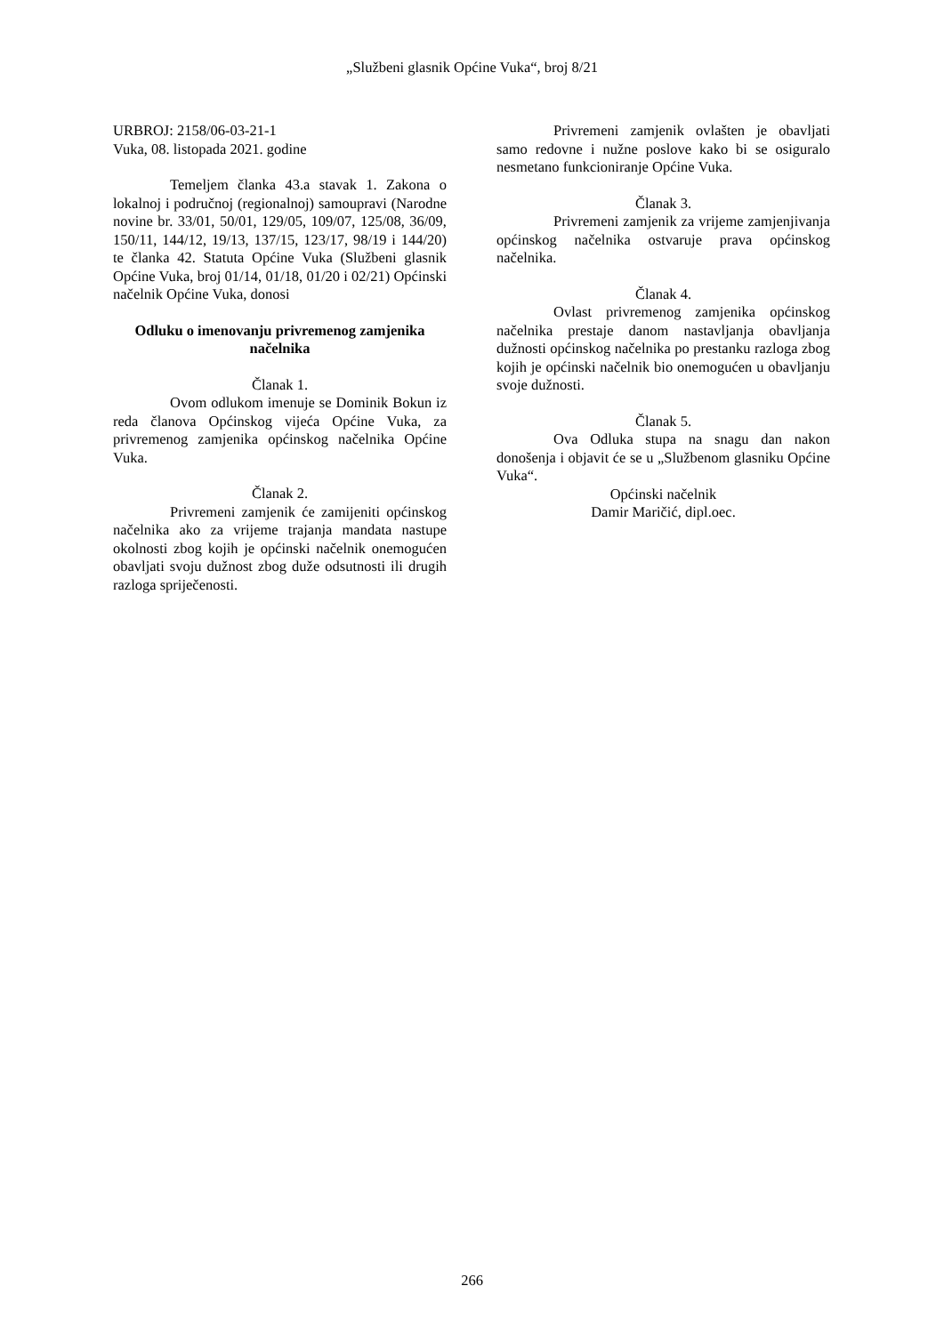„Službeni glasnik Općine Vuka“, broj 8/21
URBROJ: 2158/06-03-21-1
Vuka, 08. listopada 2021. godine
Temeljem članka 43.a stavak 1. Zakona o lokalnoj i područnoj (regionalnoj) samoupravi (Narodne novine br. 33/01, 50/01, 129/05, 109/07, 125/08, 36/09, 150/11, 144/12, 19/13, 137/15, 123/17, 98/19 i 144/20) te članka 42. Statuta Općine Vuka (Službeni glasnik Općine Vuka, broj 01/14, 01/18, 01/20 i 02/21) Općinski načelnik Općine Vuka, donosi
Odluku o imenovanju privremenog zamjenika načelnika
Članak 1.
Ovom odlukom imenuje se Dominik Bokun iz reda članova Općinskog vijeća Općine Vuka, za privremenog zamjenika općinskog načelnika Općine Vuka.
Članak 2.
Privremeni zamjenik će zamijeniti općinskog načelnika ako za vrijeme trajanja mandata nastupe okolnosti zbog kojih je općinski načelnik onemogućen obavljati svoju dužnost zbog duže odsutnosti ili drugih razloga spriječenosti.
Privremeni zamjenik ovlašten je obavljati samo redovne i nužne poslove kako bi se osiguralo nesmetano funkcioniranje Općine Vuka.
Članak 3.
Privremeni zamjenik za vrijeme zamjenjivanja općinskog načelnika ostvaruje prava općinskog načelnika.
Članak 4.
Ovlast privremenog zamjenika općinskog načelnika prestaje danom nastavljanja obavljanja dužnosti općinskog načelnika po prestanku razloga zbog kojih je općinski načelnik bio onemogućen u obavljanju svoje dužnosti.
Članak 5.
Ova Odluka stupa na snagu dan nakon donošenja i objavit će se u „Službenom glasniku Općine Vuka“.
Općinski načelnik
Damir Maričić, dipl.oec.
266